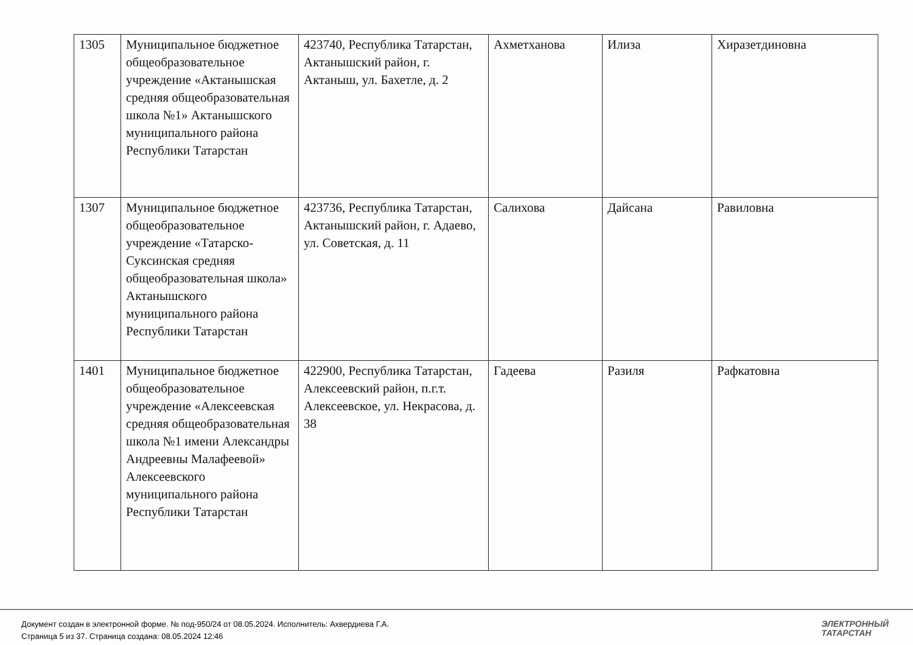| 1305 | Муниципальное бюджетное общеобразовательное учреждение «Актанышская средняя общеобразовательная школа №1» Актанышского муниципального района Республики Татарстан | 423740, Республика Татарстан, Актанышский район, г. Актаныш, ул. Бахетле, д. 2 | Ахметханова | Илиза | Хиразетдиновна |
| 1307 | Муниципальное бюджетное общеобразовательное учреждение «Татарско-Суксинская средняя общеобразовательная школа» Актанышского муниципального района Республики Татарстан | 423736, Республика Татарстан, Актанышский район, г. Адаево, ул. Советская, д. 11 | Салихова | Дайсана | Равиловна |
| 1401 | Муниципальное бюджетное общеобразовательное учреждение «Алексеевская средняя общеобразовательная школа №1 имени Александры Андреевны Малафеевой» Алексеевского муниципального района Республики Татарстан | 422900, Республика Татарстан, Алексеевский район, п.г.т. Алексеевское, ул. Некрасова, д. 38 | Гадеева | Разиля | Рафкатовна |
Документ создан в электронной форме. № под-950/24 от 08.05.2024. Исполнитель: Ахвердиева Г.А.
Страница 5 из 37. Страница создана: 08.05.2024 12:46
ЭЛЕКТРОННЫЙ
ТАТАРСТАН